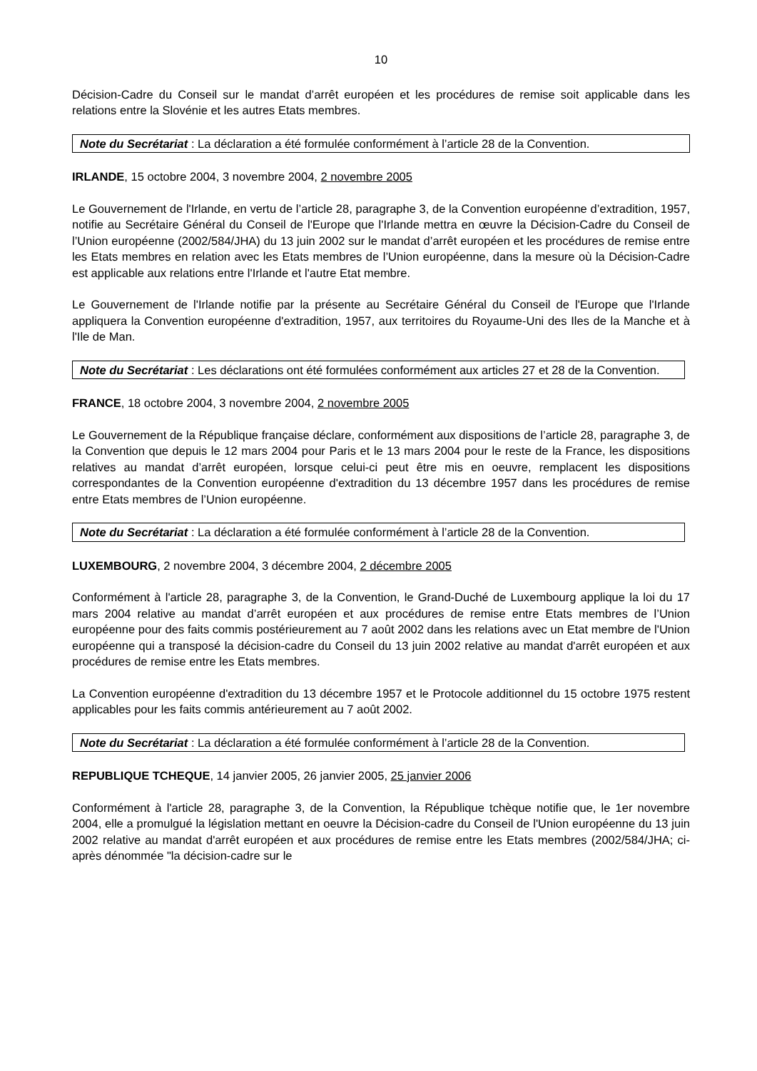10
Décision-Cadre du Conseil sur le mandat d’arrêt européen et les procédures de remise soit applicable dans les relations entre la Slovénie et les autres Etats membres.
Note du Secrétariat : La déclaration a été formulée conformément à l’article 28 de la Convention.
IRLANDE, 15 octobre 2004, 3 novembre 2004, 2 novembre 2005
Le Gouvernement de l'Irlande, en vertu de l’article 28, paragraphe 3, de la Convention européenne d’extradition, 1957, notifie au Secrétaire Général du Conseil de l'Europe que l'Irlande mettra en œuvre la Décision-Cadre du Conseil de l’Union européenne (2002/584/JHA) du 13 juin 2002 sur le mandat d’arrêt européen et les procédures de remise entre les Etats membres en relation avec les Etats membres de l’Union européenne, dans la mesure où la Décision-Cadre est applicable aux relations entre l'Irlande et l'autre Etat membre.
Le Gouvernement de l'Irlande notifie par la présente au Secrétaire Général du Conseil de l'Europe que l'Irlande appliquera la Convention européenne d'extradition, 1957, aux territoires du Royaume-Uni des Iles de la Manche et à l'Ile de Man.
Note du Secrétariat : Les déclarations ont été formulées conformément aux articles 27 et 28 de la Convention.
FRANCE, 18 octobre 2004, 3 novembre 2004, 2 novembre 2005
Le Gouvernement de la République française déclare, conformément aux dispositions de l’article 28, paragraphe 3, de la Convention que depuis le 12 mars 2004 pour Paris et le 13 mars 2004 pour le reste de la France, les dispositions relatives au mandat d’arrêt européen, lorsque celui-ci peut être mis en oeuvre, remplacent les dispositions correspondantes de la Convention européenne d'extradition du 13 décembre 1957 dans les procédures de remise entre Etats membres de l’Union européenne.
Note du Secrétariat : La déclaration a été formulée conformément à l’article 28 de la Convention.
LUXEMBOURG, 2 novembre 2004, 3 décembre 2004, 2 décembre 2005
Conformément à l'article 28, paragraphe 3, de la Convention, le Grand-Duché de Luxembourg applique la loi du 17 mars 2004 relative au mandat d’arrêt européen et aux procédures de remise entre Etats membres de l’Union européenne pour des faits commis postérieurement au 7 août 2002 dans les relations avec un Etat membre de l'Union européenne qui a transposé la décision-cadre du Conseil du 13 juin 2002 relative au mandat d'arrêt européen et aux procédures de remise entre les Etats membres.
La Convention européenne d'extradition du 13 décembre 1957 et le Protocole additionnel du 15 octobre 1975 restent applicables pour les faits commis antérieurement au 7 août 2002.
Note du Secrétariat : La déclaration a été formulée conformément à l’article 28 de la Convention.
REPUBLIQUE TCHEQUE, 14 janvier 2005, 26 janvier 2005, 25 janvier 2006
Conformément à l'article 28, paragraphe 3, de la Convention, la République tchèque notifie que, le 1er novembre 2004, elle a promulgué la législation mettant en oeuvre la Décision-cadre du Conseil de l'Union européenne du 13 juin 2002 relative au mandat d'arrêt européen et aux procédures de remise entre les Etats membres (2002/584/JHA; ci-après dénommée "la décision-cadre sur le